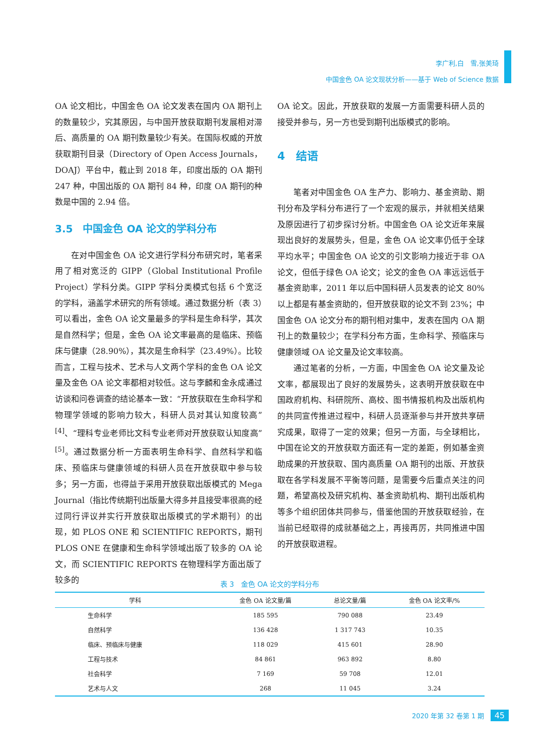李广利,白　雪,张美琦
中国金色 OA 论文现状分析——基于 Web of Science 数据
OA 论文相比，中国金色 OA 论文发表在国内 OA 期刊上的数量较少，究其原因，与中国开放获取期刊发展相对滞后、高质量的 OA 期刊数量较少有关。在国际权威的开放获取期刊目录（Directory of Open Access Journals，DOAJ）平台中，截止到 2018 年，印度出版的 OA 期刊 247 种，中国出版的 OA 期刊 84 种，印度 OA 期刊的种数是中国的 2.94 倍。
3.5　中国金色 OA 论文的学科分布
在对中国金色 OA 论文进行学科分布研究时，笔者采用了相对宽泛的 GIPP（Global Institutional Profile Project）学科分类。GIPP 学科分类模式包括 6 个宽泛的学科，涵盖学术研究的所有领域。通过数据分析（表 3）可以看出，金色 OA 论文量最多的学科是生命科学，其次是自然科学；但是，金色 OA 论文率最高的是临床、预临床与健康（28.90%），其次是生命科学（23.49%）。比较而言，工程与技术、艺术与人文两个学科的金色 OA 论文量及金色 OA 论文率都相对较低。这与李麟和金永成通过访谈和问卷调查的结论基本一致：“开放获取在生命科学和物理学领域的影响力较大，科研人员对其认知度较高”<sup>[4]</sup>、“理科专业老师比文科专业老师对开放获取认知度高”<sup>[5]</sup>。通过数据分析一方面表明生命科学、自然科学和临床、预临床与健康领域的科研人员在开放获取中参与较多；另一方面，也得益于采用开放获取出版模式的 Mega Journal（指比传统期刊出版量大得多并且接受率很高的经过同行评议并实行开放获取出版模式的学术期刊）的出现，如 PLOS ONE 和 SCIENTIFIC REPORTS，期刊 PLOS ONE 在健康和生命科学领域出版了较多的 OA 论文，而 SCIENTIFIC REPORTS 在物理科学方面出版了较多的
OA 论文。因此，开放获取的发展一方面需要科研人员的接受并参与，另一方也受到期刊出版模式的影响。
4　结语
笔者对中国金色 OA 生产力、影响力、基金资助、期刊分布及学科分布进行了一个宏观的展示，并就相关结果及原因进行了初步探讨分析。中国金色 OA 论文近年来展现出良好的发展势头，但是，金色 OA 论文率仍低于全球平均水平；中国金色 OA 论文的引文影响力接近于非 OA 论文，但低于绿色 OA 论文；论文的金色 OA 率远远低于基金资助率，2011 年以后中国科研人员发表的论文 80%以上都是有基金资助的，但开放获取的论文不到 23%；中国金色 OA 论文分布的期刊相对集中，发表在国内 OA 期刊上的数量较少；在学科分布方面，生命科学、预临床与健康领域 OA 论文量及论文率较高。
通过笔者的分析，一方面，中国金色 OA 论文量及论文率，都展现出了良好的发展势头，这表明开放获取在中国政府机构、科研院所、高校、图书情报机构及出版机构的共同宣传推进过程中，科研人员逐渐参与并开放共享研究成果，取得了一定的效果；但另一方面，与全球相比，中国在论文的开放获取方面还有一定的差距，例如基金资助成果的开放获取、国内高质量 OA 期刊的出版、开放获取在各学科发展不平衡等问题，是需要今后重点关注的问题，希望高校及研究机构、基金资助机构、期刊出版机构等多个组织团体共同参与，借鉴他国的开放获取经验，在当前已经取得的成就基础之上，再接再厉，共同推进中国的开放获取进程。
表 3　金色 OA 论文的学科分布
| 学科 | 金色 OA 论文量/篇 | 总论文量/篇 | 金色 OA 论文率/% |
| --- | --- | --- | --- |
| 生命科学 | 185 595 | 790 088 | 23.49 |
| 自然科学 | 136 428 | 1 317 743 | 10.35 |
| 临床、预临床与健康 | 118 029 | 415 601 | 28.90 |
| 工程与技术 | 84 861 | 963 892 | 8.80 |
| 社会科学 | 7 169 | 59 708 | 12.01 |
| 艺术与人文 | 268 | 11 045 | 3.24 |
2020 年第 32 卷第 1 期 45